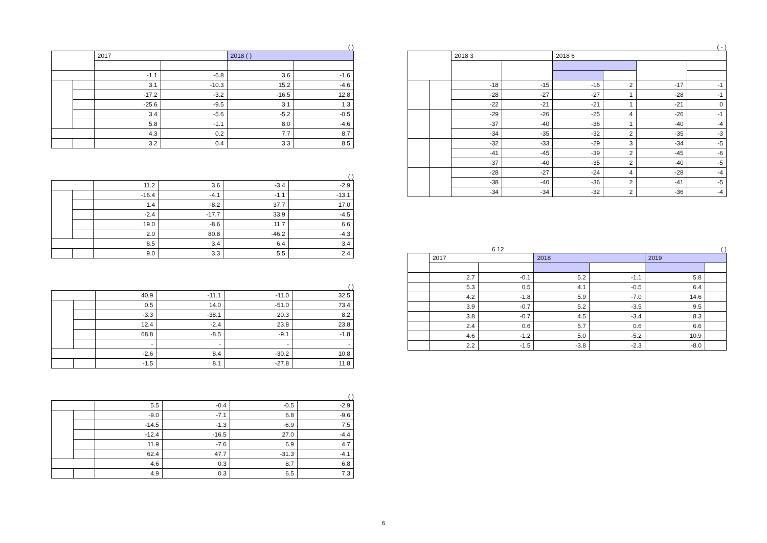( )
| | | 2017 | | 2018 ( ) | |
| --- | --- | --- | --- | --- | --- |
| | | -1.1 | -6.8 | 3.6 | -1.6 |
| | | 3.1 | -10.3 | 15.2 | -4.6 |
| | | -17.2 | -3.2 | -16.5 | 12.8 |
| | | -25.6 | -9.5 | 3.1 | 1.3 |
| | | 3.4 | -5.6 | -5.2 | -0.5 |
| | | 5.8 | -1.1 | 8.0 | -4.6 |
| | | 4.3 | 0.2 | 7.7 | 8.7 |
| | | 3.2 | 0.4 | 3.3 | 8.5 |
( )
| | | 11.2 | 3.6 | -3.4 | -2.9 |
| | | -16.4 | -4.1 | -1.1 | -13.1 |
| | | 1.4 | -8.2 | 37.7 | 17.0 |
| | | -2.4 | -17.7 | 33.9 | -4.5 |
| | | 19.0 | -8.6 | 11.7 | 6.6 |
| | | 2.0 | 80.8 | -46.2 | -4.3 |
| | | 8.5 | 3.4 | 6.4 | 3.4 |
| | | 9.0 | 3.3 | 5.5 | 2.4 |
( )
| | | 40.9 | -11.1 | -11.0 | 32.5 |
| | | 0.5 | 14.0 | -51.0 | 73.4 |
| | | -3.3 | -38.1 | 20.3 | 8.2 |
| | | 12.4 | -2.4 | 23.8 | 23.8 |
| | | 68.8 | -8.5 | -9.1 | -1.8 |
| | | - | - | - | - |
| | | -2.6 | 8.4 | -30.2 | 10.8 |
| | | -1.5 | 8.1 | -27.8 | 11.8 |
( )
| | | 5.5 | -0.4 | -0.5 | -2.9 |
| | | -9.0 | -7.1 | 6.8 | -9.6 |
| | | -14.5 | -1.3 | -6.9 | 7.5 |
| | | -12.4 | -16.5 | 27.0 | -4.4 |
| | | 11.9 | -7.6 | 6.9 | 4.7 |
| | | 62.4 | 47.7 | -31.3 | -4.1 |
| | | 4.6 | 0.3 | 8.7 | 6.8 |
| | | 4.9 | 0.3 | 6.5 | 7.3 |
( - )
| | | 2018 3 | | 2018 6 | | | |
| --- | --- | --- | --- | --- | --- | --- | --- |
| | | -18 | -15 | -16 | 2 | -17 | -1 |
| | | -28 | -27 | -27 | 1 | -28 | -1 |
| | | -22 | -21 | -21 | 1 | -21 | 0 |
| | | -29 | -26 | -25 | 4 | -26 | -1 |
| | | -37 | -40 | -36 | 1 | -40 | -4 |
| | | -34 | -35 | -32 | 2 | -35 | -3 |
| | | -32 | -33 | -29 | 3 | -34 | -5 |
| | | -41 | -45 | -39 | 2 | -45 | -6 |
| | | -37 | -40 | -35 | 2 | -40 | -5 |
| | | -28 | -27 | -24 | 4 | -28 | -4 |
| | | -38 | -40 | -36 | 2 | -41 | -5 |
| | | -34 | -34 | -32 | 2 | -36 | -4 |
6 12 ( )
| | 2017 | | 2018 | | 2019 | |
| --- | --- | --- | --- | --- | --- | --- |
| | 2.7 | -0.1 | 5.2 | -1.1 | 5.8 | |
| | 5.3 | 0.5 | 4.1 | -0.5 | 6.4 | |
| | 4.2 | -1.8 | 5.9 | -7.0 | 14.6 | |
| | 3.9 | -0.7 | 5.2 | -3.5 | 9.5 | |
| | 3.8 | -0.7 | 4.5 | -3.4 | 8.3 | |
| | 2.4 | 0.6 | 5.7 | 0.6 | 6.6 | |
| | 4.6 | -1.2 | 5.0 | -5.2 | 10.9 | |
| | 2.2 | -1.5 | -3.8 | -2.3 | -8.0 | |
6